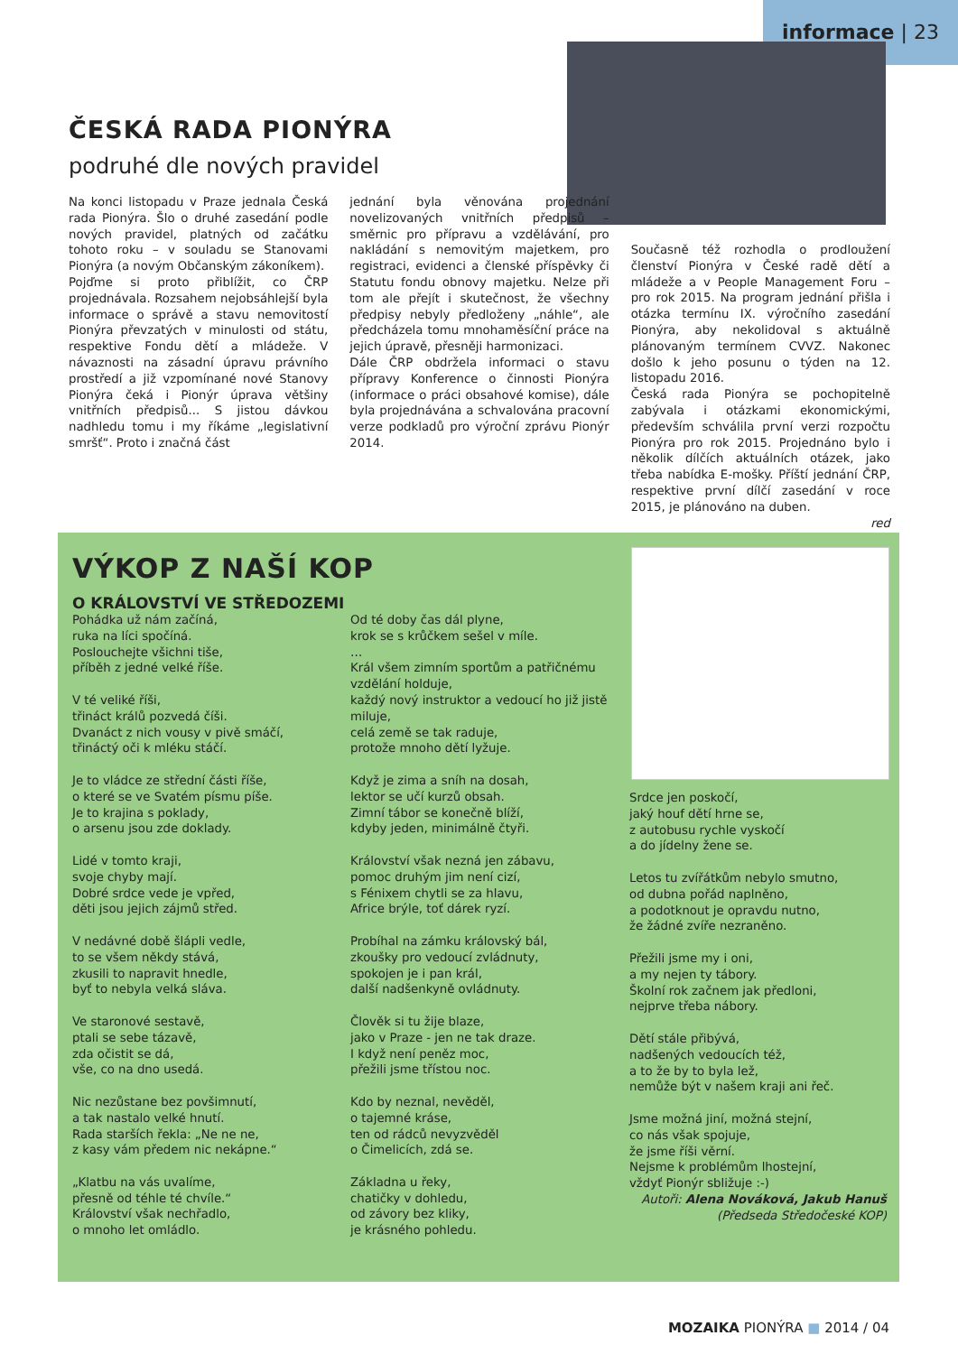informace | 23
ČESKÁ RADA PIONÝRA
podruhé dle nových pravidel
Na konci listopadu v Praze jednala Česká rada Pionýra. Šlo o druhé zasedání podle nových pravidel, platných od začátku tohoto roku – v souladu se Stanovami Pionýra (a novým Občanským zákoníkem).
Pojďme si proto přiblížit, co ČRP projednávala. Rozsahem nejobsáhlejší byla informace o správě a stavu nemovitostí Pionýra převzatých v minulosti od státu, respektive Fondu dětí a mládeže. V návaznosti na zásadní úpravu právního prostředí a již vzpomínané nové Stanovy Pionýra čeká i Pionýr úprava většiny vnitřních předpisů... S jistou dávkou nadhledu tomu i my říkáme „legislativní smršť“. Proto i značná část
jednání byla věnována projednání novelizovaných vnitřních předpisů – směrnic pro přípravu a vzdělávání, pro nakládání s nemovitým majetkem, pro registraci, evidenci a členské příspěvky či Statutu fondu obnovy majetku. Nelze při tom ale přejít i skutečnost, že všechny předpisy nebyly předloženy „náhle“, ale předcházela tomu mnohaměsíční práce na jejich úpravě, přesněji harmonizaci.
Dále ČRP obdržela informaci o stavu přípravy Konference o činnosti Pionýra (informace o práci obsahové komise), dále byla projednávána a schvalována pracovní verze podkladů pro výroční zprávu Pionýr 2014.
Současně též rozhodla o prodloužení členství Pionýra v České radě dětí a mládeže a v People Management Foru – pro rok 2015. Na program jednání přišla i otázka termínu IX. výročního zasedání Pionýra, aby nekolidoval s aktuálně plánovaným termínem CVVZ. Nakonec došlo k jeho posunu o týden na 12. listopadu 2016.
Česká rada Pionýra se pochopitelně zabývala i otázkami ekonomickými, především schválila první verzi rozpočtu Pionýra pro rok 2015. Projednáno bylo i několik dílčích aktuálních otázek, jako třeba nabídka E-mošky. Příští jednání ČRP, respektive první dílčí zasedání v roce 2015, je plánováno na duben.
red
VÝKOP Z NAŠÍ KOP
O KRÁLOVSTVÍ VE STŘEDOZEMI
Pohádka už nám začíná, ruka na líci spočíná. Poslouchejte všichni tiše, příběh z jedné velké říše. V té veliké říši, třináct králů pozvedá číši. Dvanáct z nich vousy v pivě smáčí, třináctý oči k mléku stáčí. Je to vládce ze střední části říše, o které se ve Svatém písmu píše. Je to krajina s poklady, o arsenu jsou zde doklady. Lidé v tomto kraji, svoje chyby mají. Dobré srdce vede je vpřed, děti jsou jejich zájmů střed. V nedávné době šlápli vedle, to se všem někdy stává, zkusili to napravit hnedle, byť to nebyla velká sláva. Ve staronové sestavě, ptali se sebe tázavě, zda očistit se dá, vše, co na dno usedá. Nic nezůstane bez povšimnutí, a tak nastalo velké hnutí. Rada starších řekla: „Ne ne ne, z kasy vám předem nic nekápne.“ „Klatbu na vás uvalíme, přesně od téhle té chvíle.“ Království však nechřadlo, o mnoho let omládlo.
Od té doby čas dál plyne, krok se s krůčkem sešel v míle. … Král všem zimním sportům a patřičnému vzdělání holduje, každý nový instruktor a vedoucí ho již jistě miluje, celá země se tak raduje, protože mnoho dětí lyžuje. Když je zima a sníh na dosah, lektor se učí kurzů obsah. Zimní tábor se konečně blíží, kdyby jeden, minimálně čtyři. Království však nezná jen zábavu, pomoc druhým jim není cizí, s Fénixem chytli se za hlavu, Africe brýle, toť dárek ryzí. Probíhal na zámku královský bál, zkoušky pro vedoucí zvládnuty, spokojen je i pan král, další nadšenkyně ovládnuty. Člověk si tu žije blaze, jako v Praze - jen ne tak draze. I když není peněz moc, přežili jsme třístou noc. Kdo by neznal, nevěděl, o tajemné kráse, ten od rádců nevyzvěděl o Čimelicích, zdá se. Základna u řeky, chatičky v dohledu, od závory bez kliky, je krásného pohledu.
Srdce jen poskočí, jaký houf dětí hrne se, z autobusu rychle vyskočí a do jídelny žene se. Letos tu zvířátkům nebylo smutno, od dubna pořád naplněno, a podotknout je opravdu nutno, že žádné zvíře nezraněno. Přežili jsme my i oni, a my nejen ty tábory. Školní rok začnem jak předloni, nejprve třeba nábory. Dětí stále přibývá, nadšených vedoucích též, a to že by to byla lež, nemůže být v našem kraji ani řeč. Jsme možná jiní, možná stejní, co nás však spojuje, že jsme říši věrní. Nejsme k problémům lhostejní, vždyť Pionýr sbližuje :-)
Autoři: Alena Nováková, Jakub Hanuš (Předseda Středočeské KOP)
MOZAIKA PIONÝRA ■ 2014 / 04